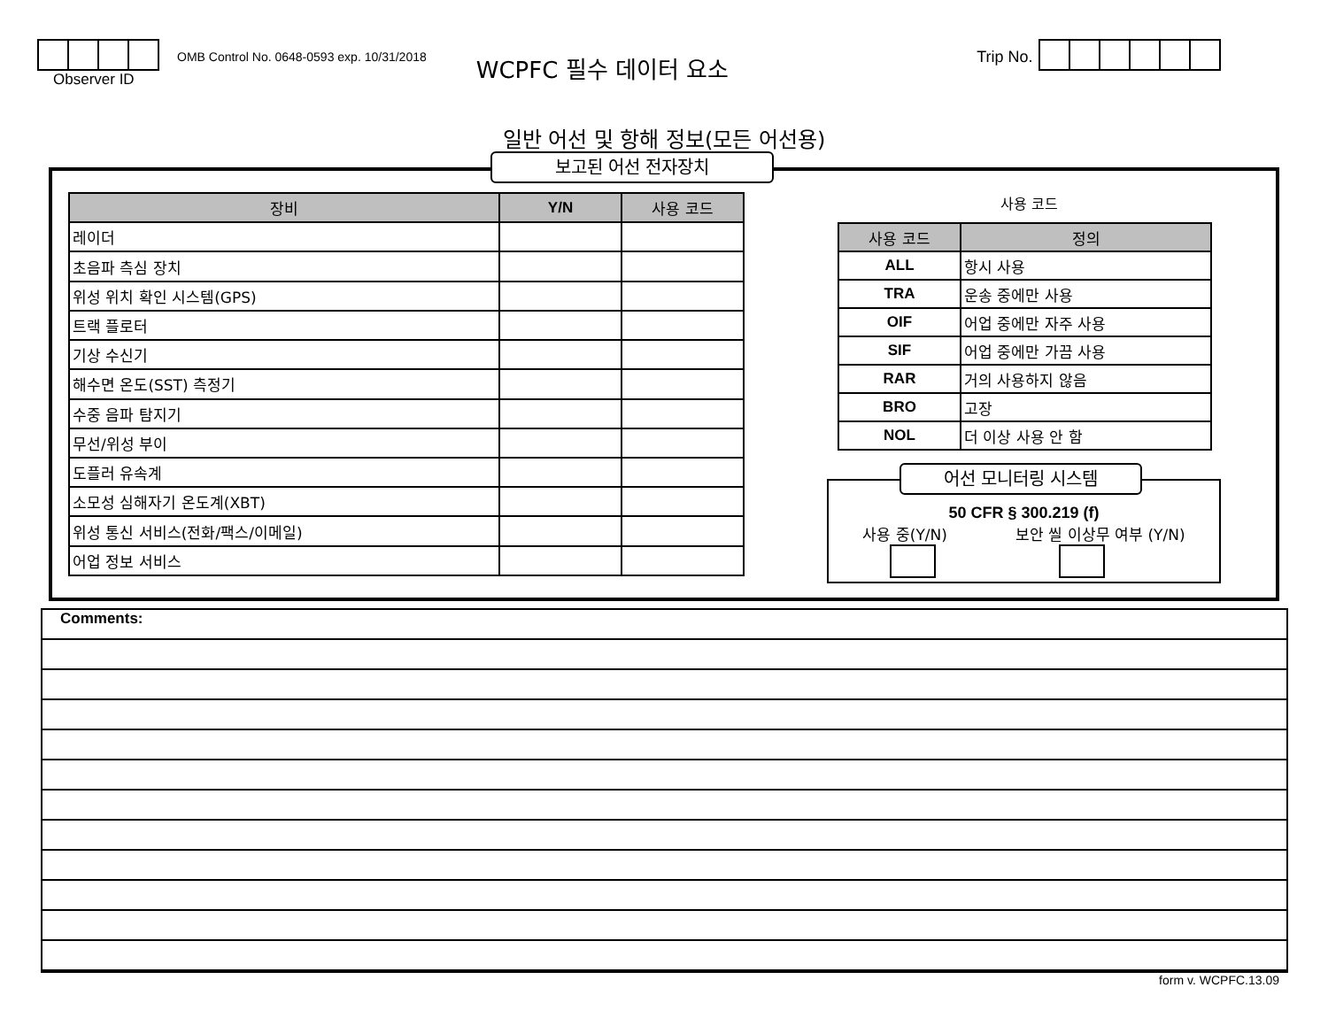Observer ID
OMB Control No. 0648-0593 exp. 10/31/2018
WCPFC 필수 데이터 요소
Trip No.
일반 어선 및 항해 정보(모든 어선용)
보고된 어선 전자장치
| 장비 | Y/N | 사용 코드 |
| --- | --- | --- |
| 레이더 | | |
| 초음파 측심 장치 | | |
| 위성 위치 확인 시스템(GPS) | | |
| 트랙 플로터 | | |
| 기상 수신기 | | |
| 해수면 온도(SST) 측정기 | | |
| 수중 음파 탐지기 | | |
| 무선/위성 부이 | | |
| 도플러 유속계 | | |
| 소모성 심해자기 온도계(XBT) | | |
| 위성 통신 서비스(전화/팩스/이메일) | | |
| 어업 정보 서비스 | | |
사용 코드
| 사용 코드 | 정의 |
| --- | --- |
| ALL | 항시 사용 |
| TRA | 운송 중에만 사용 |
| OIF | 어업 중에만 자주 사용 |
| SIF | 어업 중에만 가끔 사용 |
| RAR | 거의 사용하지 않음 |
| BRO | 고장 |
| NOL | 더 이상 사용 안 함 |
어선 모니터링 시스템
50 CFR § 300.219 (f)
사용 중(Y/N) 보안 씰 이상무 여부 (Y/N)
Comments:
form v. WCPFC.13.09